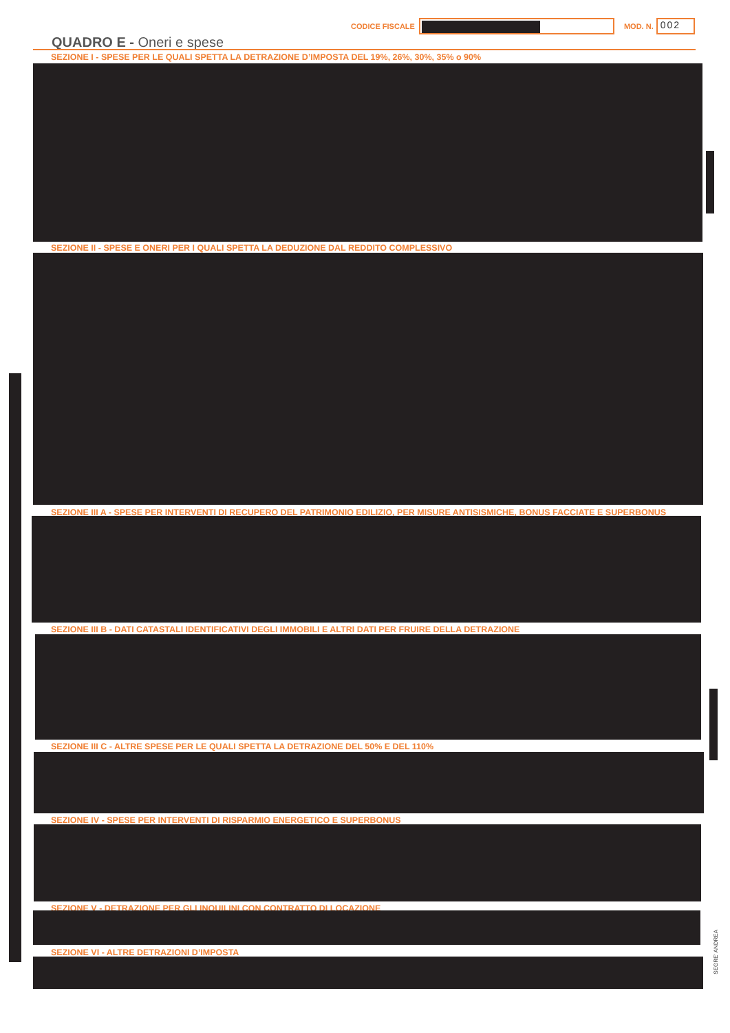CODICE FISCALE
MOD. N.
002
QUADRO E - Oneri e spese
SEZIONE I - SPESE PER LE QUALI SPETTA LA DETRAZIONE D’IMPOSTA DEL 19%, 26%, 30%, 35% o 90%
SEZIONE II - SPESE E ONERI PER I QUALI SPETTA LA DEDUZIONE DAL REDDITO COMPLESSIVO
SEZIONE III A - SPESE PER INTERVENTI DI RECUPERO DEL PATRIMONIO EDILIZIO, PER MISURE ANTISISMICHE, BONUS FACCIATE E SUPERBONUS
SEZIONE III B - DATI CATASTALI IDENTIFICATIVI DEGLI IMMOBILI E ALTRI DATI PER FRUIRE DELLA DETRAZIONE
SEZIONE III C - ALTRE SPESE PER LE QUALI SPETTA LA DETRAZIONE DEL 50% E DEL 110%
SEZIONE IV - SPESE PER INTERVENTI DI RISPARMIO ENERGETICO E SUPERBONUS
SEZIONE V - DETRAZIONE PER GLI INQUILINI CON CONTRATTO DI LOCAZIONE
SEZIONE VI - ALTRE DETRAZIONI D’IMPOSTA
SEGRE' ANDREA